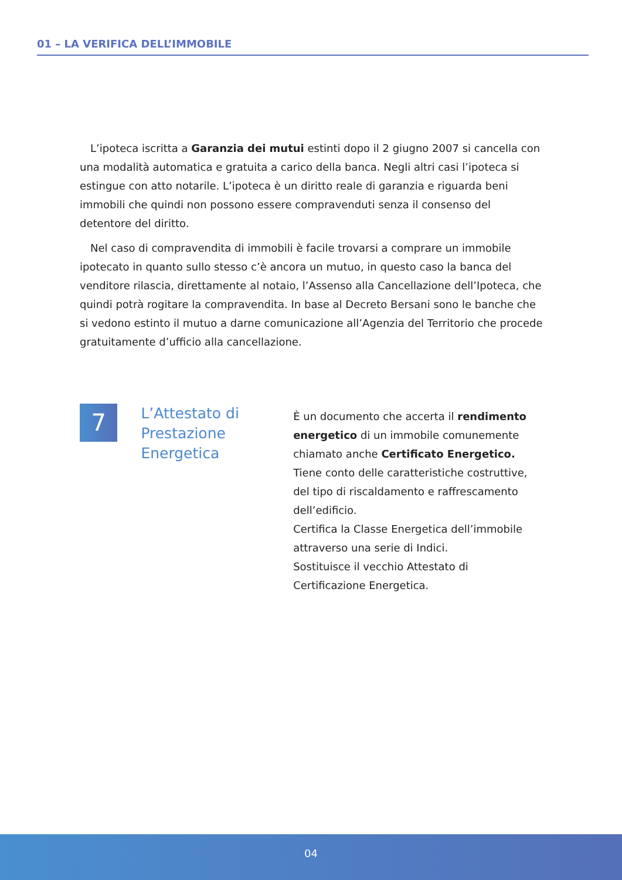01 – LA VERIFICA DELL’IMMOBILE
L’ipoteca iscritta a Garanzia dei mutui estinti dopo il 2 giugno 2007 si cancella con una modalità automatica e gratuita a carico della banca. Negli altri casi l’ipoteca si estingue con atto notarile. L’ipoteca è un diritto reale di garanzia e riguarda beni immobili che quindi non possono essere compravenduti senza il consenso del detentore del diritto.
Nel caso di compravendita di immobili è facile trovarsi a comprare un immobile ipotecato in quanto sullo stesso c’è ancora un mutuo, in questo caso la banca del venditore rilascia, direttamente al notaio, l’Assenso alla Cancellazione dell’Ipoteca, che quindi potrà rogitare la compravendita. In base al Decreto Bersani sono le banche che si vedono estinto il mutuo a darne comunicazione all’Agenzia del Territorio che procede gratuitamente d’ufficio alla cancellazione.
7
L’Attestato di Prestazione Energetica
È un documento che accerta il rendimento energetico di un immobile comunemente chiamato anche Certificato Energetico.
Tiene conto delle caratteristiche costruttive, del tipo di riscaldamento e raffrescamento dell’edificio.
Certifica la Classe Energetica dell’immobile attraverso una serie di Indici.
Sostituisce il vecchio Attestato di Certificazione Energetica.
04